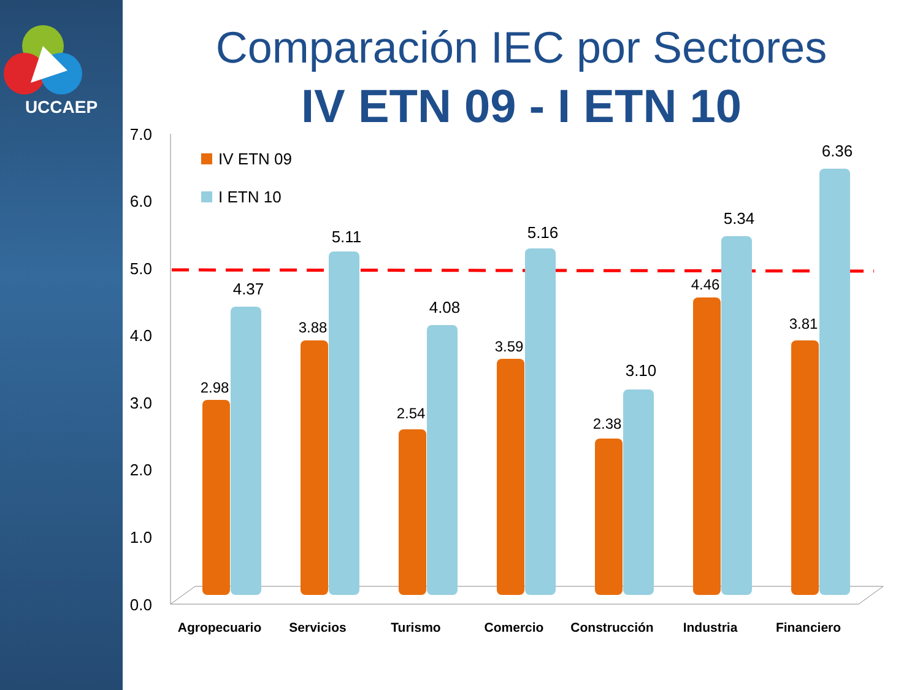UCCAEP
Comparación IEC por Sectores
IV ETN 09 - I ETN 10
0.0
1.0
2.0
3.0
4.0
5.0
6.0
7.0
IV ETN 09
I ETN 10
2.98
4.37
3.88
5.11
2.54
4.08
3.59
5.16
2.38
3.10
4.46
5.34
3.81
6.36
Agropecuario
Servicios
Turismo
Comercio
Construcción
Industria
Financiero